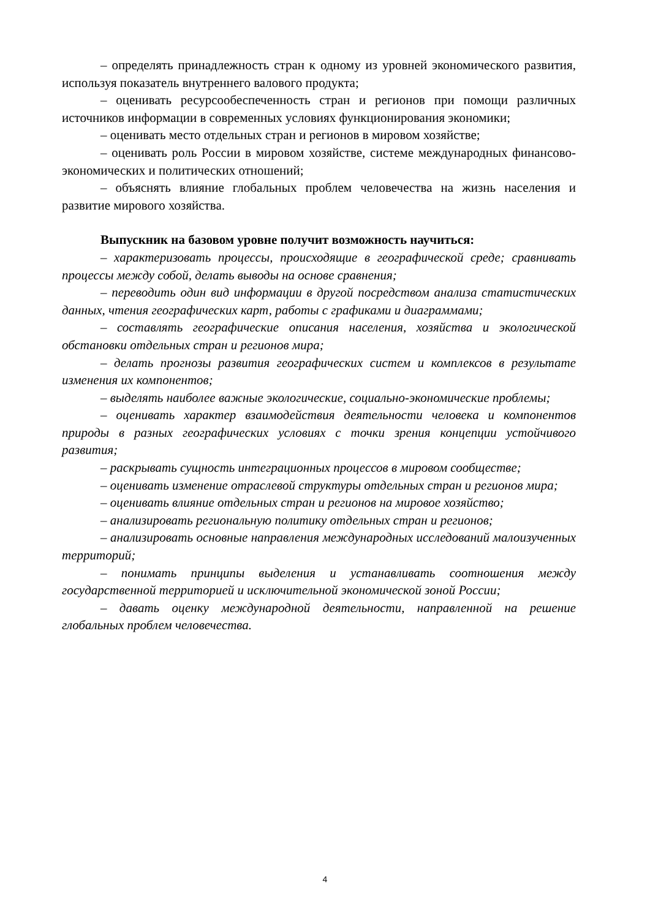– определять принадлежность стран к одному из уровней экономического развития, используя показатель внутреннего валового продукта;
– оценивать ресурсообеспеченность стран и регионов при помощи различных источников информации в современных условиях функционирования экономики;
– оценивать место отдельных стран и регионов в мировом хозяйстве;
– оценивать роль России в мировом хозяйстве, системе международных финансово-экономических и политических отношений;
– объяснять влияние глобальных проблем человечества на жизнь населения и развитие мирового хозяйства.
Выпускник на базовом уровне получит возможность научиться:
– характеризовать процессы, происходящие в географической среде; сравнивать процессы между собой, делать выводы на основе сравнения;
– переводить один вид информации в другой посредством анализа статистических данных, чтения географических карт, работы с графиками и диаграммами;
– составлять географические описания населения, хозяйства и экологической обстановки отдельных стран и регионов мира;
– делать прогнозы развития географических систем и комплексов в результате изменения их компонентов;
– выделять наиболее важные экологические, социально-экономические проблемы;
– оценивать характер взаимодействия деятельности человека и компонентов природы в разных географических условиях с точки зрения концепции устойчивого развития;
– раскрывать сущность интеграционных процессов в мировом сообществе;
– оценивать изменение отраслевой структуры отдельных стран и регионов мира;
– оценивать влияние отдельных стран и регионов на мировое хозяйство;
– анализировать региональную политику отдельных стран и регионов;
– анализировать основные направления международных исследований малоизученных территорий;
– понимать принципы выделения и устанавливать соотношения между государственной территорией и исключительной экономической зоной России;
– давать оценку международной деятельности, направленной на решение глобальных проблем человечества.
4